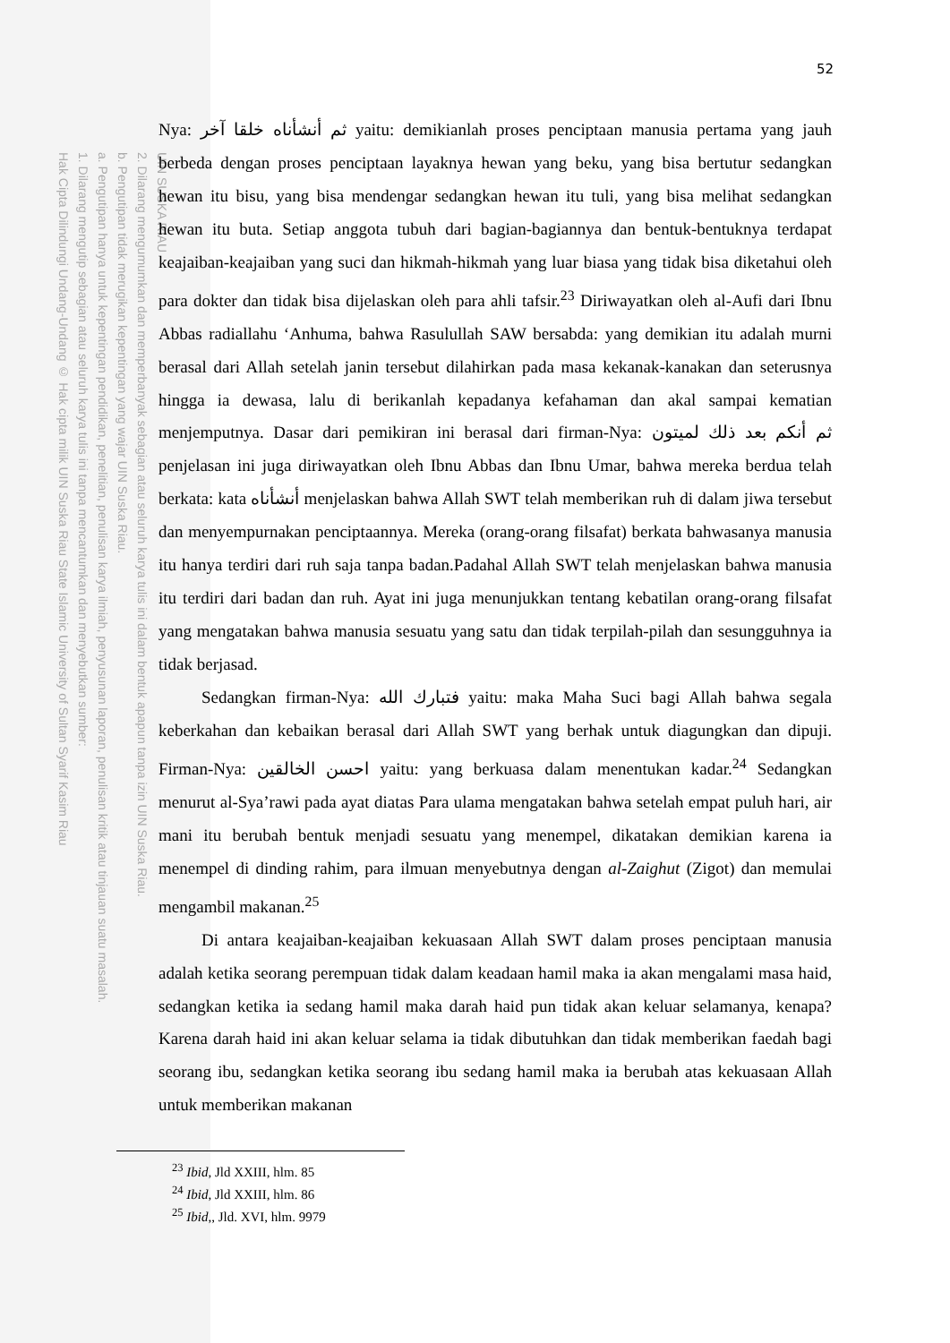UIN SUSKA RIAU
2. Dilarang mengumumkan dan memperbanyak sebagian atau seluruh karya tulis ini dalam bentuk apapun tanpa izin UIN Suska Riau.
b. Pengutipan tidak merugikan kepentingan yang wajar UIN Suska Riau.
a. Pengutipan hanya untuk kepentingan pendidikan, penelitian, penulisan karya ilmiah, penyusunan laporan, penulisan kritik atau tinjauan suatu masalah.
1. Dilarang mengutip sebagian atau seluruh karya tulis ini tanpa mencantumkan dan menyebutkan sumber:
Hak Cipta Dilindungi Undang-Undang © Hak cipta milik UIN Suska Riau State Islamic University of Sultan Syarif Kasim Riau
52
Nya: ثم أنشأناه خلقا آخر yaitu: demikianlah proses penciptaan manusia pertama yang jauh berbeda dengan proses penciptaan layaknya hewan yang beku, yang bisa bertutur sedangkan hewan itu bisu, yang bisa mendengar sedangkan hewan itu tuli, yang bisa melihat sedangkan hewan itu buta. Setiap anggota tubuh dari bagian-bagiannya dan bentuk-bentuknya terdapat keajaiban-keajaiban yang suci dan hikmah-hikmah yang luar biasa yang tidak bisa diketahui oleh para dokter dan tidak bisa dijelaskan oleh para ahli tafsir.<sup>23</sup> Diriwayatkan oleh al-Aufi dari Ibnu Abbas radiallahu ‘Anhuma, bahwa Rasulullah SAW bersabda: yang demikian itu adalah murni berasal dari Allah setelah janin tersebut dilahirkan pada masa kekanak-kanakan dan seterusnya hingga ia dewasa, lalu di berikanlah kepadanya kefahaman dan akal sampai kematian menjemputnya. Dasar dari pemikiran ini berasal dari firman-Nya: ثم أنكم بعد ذلك لميتون penjelasan ini juga diriwayatkan oleh Ibnu Abbas dan Ibnu Umar, bahwa mereka berdua telah berkata: kata أنشأناه menjelaskan bahwa Allah SWT telah memberikan ruh di dalam jiwa tersebut dan menyempurnakan penciptaannya. Mereka (orang-orang filsafat) berkata bahwasanya manusia itu hanya terdiri dari ruh saja tanpa badan.Padahal Allah SWT telah menjelaskan bahwa manusia itu terdiri dari badan dan ruh. Ayat ini juga menunjukkan tentang kebatilan orang-orang filsafat yang mengatakan bahwa manusia sesuatu yang satu dan tidak terpilah-pilah dan sesungguhnya ia tidak berjasad.
Sedangkan firman-Nya: فتبارك الله yaitu: maka Maha Suci bagi Allah bahwa segala keberkahan dan kebaikan berasal dari Allah SWT yang berhak untuk diagungkan dan dipuji. Firman-Nya: احسن الخالقين yaitu: yang berkuasa dalam menentukan kadar.<sup>24</sup> Sedangkan menurut al-Sya’rawi pada ayat diatas Para ulama mengatakan bahwa setelah empat puluh hari, air mani itu berubah bentuk menjadi sesuatu yang menempel, dikatakan demikian karena ia menempel di dinding rahim, para ilmuan menyebutnya dengan al-Zaighut (Zigot) dan memulai mengambil makanan.<sup>25</sup>
Di antara keajaiban-keajaiban kekuasaan Allah SWT dalam proses penciptaan manusia adalah ketika seorang perempuan tidak dalam keadaan hamil maka ia akan mengalami masa haid, sedangkan ketika ia sedang hamil maka darah haid pun tidak akan keluar selamanya, kenapa? Karena darah haid ini akan keluar selama ia tidak dibutuhkan dan tidak memberikan faedah bagi seorang ibu, sedangkan ketika seorang ibu sedang hamil maka ia berubah atas kekuasaan Allah untuk memberikan makanan
<sup>23</sup> Ibid, Jld XXIII, hlm. 85
<sup>24</sup> Ibid, Jld XXIII, hlm. 86
<sup>25</sup> Ibid,, Jld. XVI, hlm. 9979